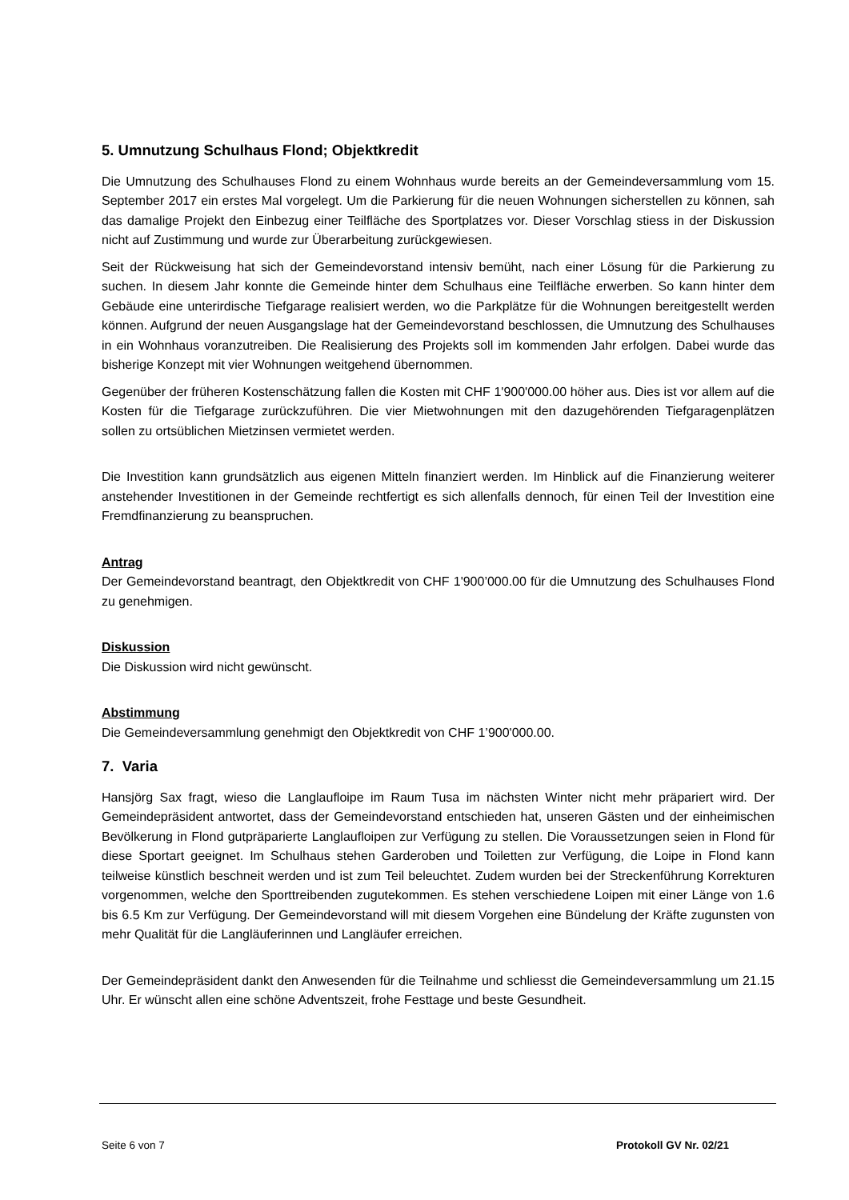5. Umnutzung Schulhaus Flond; Objektkredit
Die Umnutzung des Schulhauses Flond zu einem Wohnhaus wurde bereits an der Gemeinde­versammlung vom 15. September 2017 ein erstes Mal vorgelegt. Um die Parkierung für die neuen Woh­nungen sicherstellen zu können, sah das damalige Projekt den Einbezug einer Teilfläche des Sportplat­zes vor. Dieser Vorschlag stiess in der Diskussion nicht auf Zustimmung und wurde zur Überarbeitung zurückgewiesen.
Seit der Rückweisung hat sich der Gemeindevorstand intensiv bemüht, nach einer Lösung für die Parkie­rung zu suchen. In diesem Jahr konnte die Gemeinde hinter dem Schulhaus eine Teilfläche erwerben. So kann hinter dem Gebäude eine unterirdische Tiefgarage realisiert werden, wo die Parkplätze für die Wohnungen bereitgestellt werden können. Aufgrund der neuen Ausgangslage hat der Gemeindevorstand beschlossen, die Umnutzung des Schulhauses in ein Wohnhaus voranzutreiben. Die Realisierung des Projekts soll im kommenden Jahr erfolgen. Dabei wurde das bisherige Konzept mit vier Wohnungen weit­gehend übernommen.
Gegenüber der früheren Kostenschätzung fallen die Kosten mit CHF 1'900'000.00 höher aus. Dies ist vor allem auf die Kosten für die Tiefgarage zurückzuführen. Die vier Mietwohnungen mit den dazugehören­den Tiefgaragenplätzen sollen zu ortsüblichen Mietzinsen vermietet werden.
Die Investition kann grundsätzlich aus eigenen Mitteln finanziert werden. Im Hinblick auf die Finanzierung weiterer anstehender Investitionen in der Gemeinde rechtfertigt es sich allenfalls dennoch, für einen Teil der Investition eine Fremdfinanzierung zu beanspruchen.
Antrag
Der Gemeindevorstand beantragt, den Objektkredit von CHF 1'900’000.00 für die Umnutzung des Schul­hauses Flond zu genehmigen.
Diskussion
Die Diskussion wird nicht gewünscht.
Abstimmung
Die Gemeindeversammlung genehmigt den Objektkredit von CHF 1’900'000.00.
7. Varia
Hansjörg Sax fragt, wieso die Langlaufloipe im Raum Tusa im nächsten Winter nicht mehr präpariert wird. Der Gemeindepräsident antwortet, dass der Gemeindevorstand entschieden hat, unseren Gästen und der einheimischen Bevölkerung in Flond gutpräparierte Langlaufloipen zur Verfügung zu stellen. Die Vo­raussetzungen seien in Flond für diese Sportart geeignet. Im Schulhaus stehen Garderoben und Toiletten zur Verfügung, die Loipe in Flond kann teilweise künstlich beschneit werden und ist zum Teil beleuchtet. Zudem wurden bei der Streckenführung Korrekturen vorgenommen, welche den Sporttreibenden zugute­kommen. Es stehen verschiedene Loipen mit einer Länge von 1.6 bis 6.5 Km zur Verfügung. Der Ge­meindevorstand will mit diesem Vorgehen eine Bündelung der Kräfte zugunsten von mehr Qualität für die Langläuferinnen und Langläufer erreichen.
Der Gemeindepräsident dankt den Anwesenden für die Teilnahme und schliesst die Gemeindeversamm­lung um 21.15 Uhr. Er wünscht allen eine schöne Adventszeit, frohe Festtage und beste Gesundheit.
Seite 6 von 7 Protokoll GV Nr. 02/21